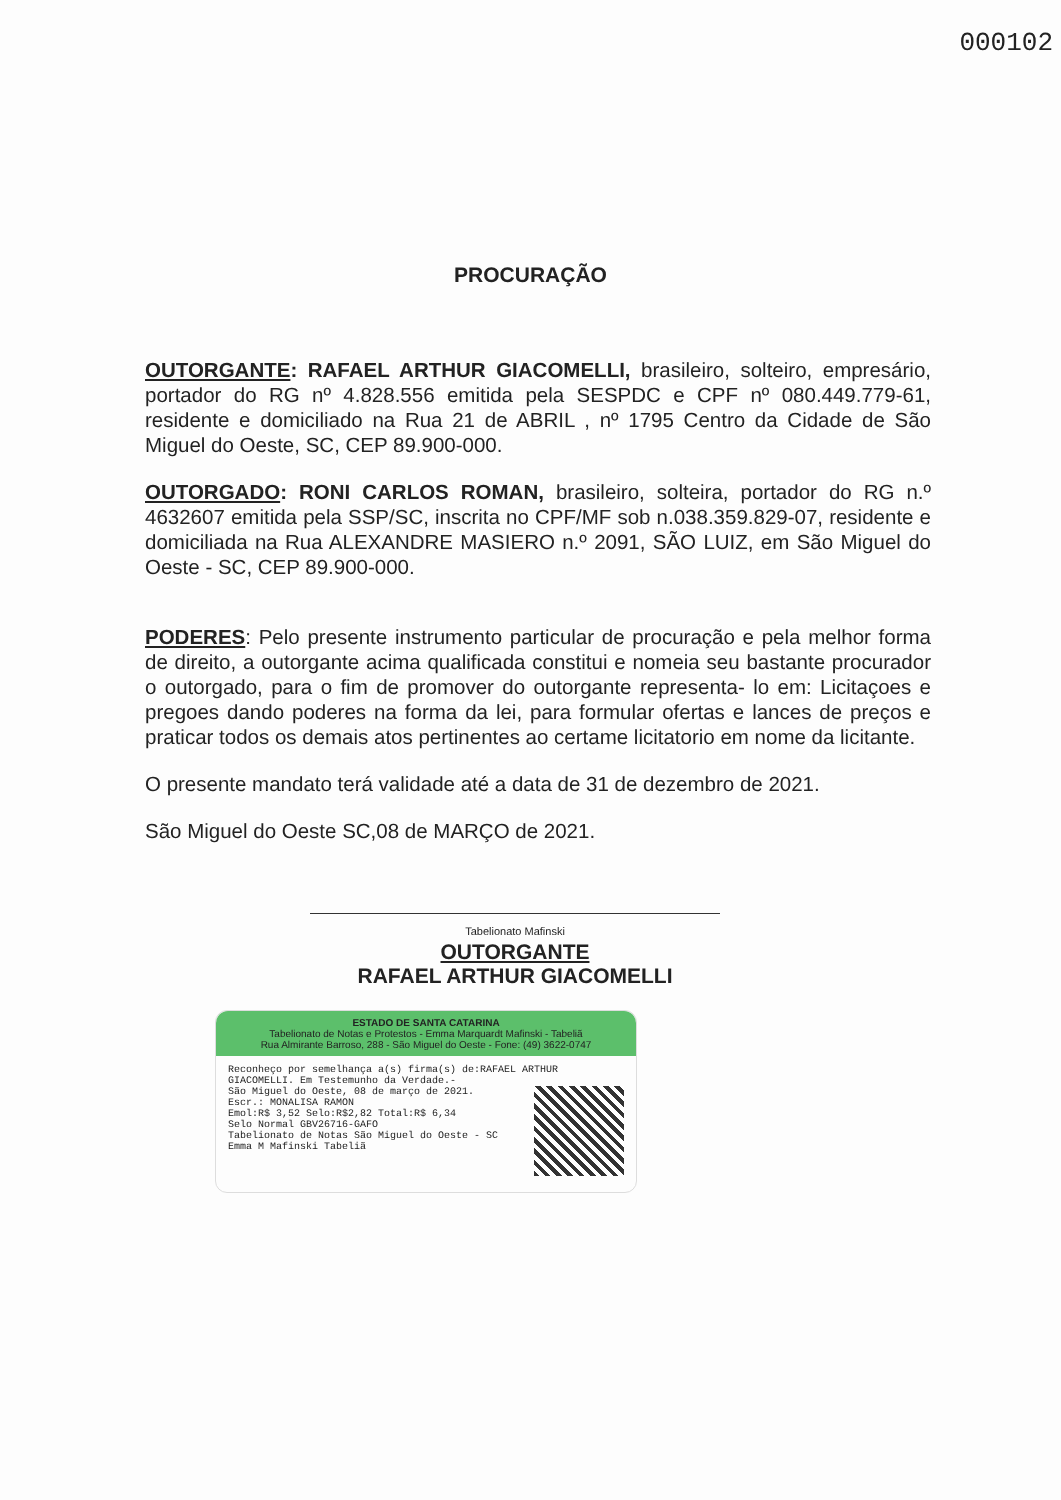000102
PROCURAÇÃO
OUTORGANTE: RAFAEL ARTHUR GIACOMELLI, brasileiro, solteiro, empresário, portador do RG nº 4.828.556 emitida pela SESPDC e CPF nº 080.449.779-61, residente e domiciliado na Rua 21 de ABRIL , nº 1795 Centro da Cidade de São Miguel do Oeste, SC, CEP 89.900-000.
OUTORGADO: RONI CARLOS ROMAN, brasileiro, solteira, portador do RG n.º 4632607 emitida pela SSP/SC, inscrita no CPF/MF sob n.038.359.829-07, residente e domiciliada na Rua ALEXANDRE MASIERO n.º 2091, SÃO LUIZ, em São Miguel do Oeste - SC, CEP 89.900-000.
PODERES: Pelo presente instrumento particular de procuração e pela melhor forma de direito, a outorgante acima qualificada constitui e nomeia seu bastante procurador o outorgado, para o fim de promover do outorgante representa- lo em: Licitaçoes e pregoes dando poderes na forma da lei, para formular ofertas e lances de preços e praticar todos os demais atos pertinentes ao certame licitatorio em nome da licitante.
O presente mandato terá validade até a data de 31 de dezembro de 2021.
São Miguel do Oeste SC,08 de MARÇO de 2021.
Tabelionato Mafinski
OUTORGANTE
RAFAEL ARTHUR GIACOMELLI
ESTADO DE SANTA CATARINA
Tabelionato de Notas e Protestos - Emma Marquardt Mafinski - Tabeliã
Rua Almirante Barroso, 288 - São Miguel do Oeste - Fone: (49) 3622-0747
Reconheço por semelhança a(s) firma(s) de:RAFAEL ARTHUR GIACOMELLI. Em Testemunho da Verdade.-
São Miguel do Oeste, 08 de março de 2021.
Escr.: MONALISA RAMON
Emol:R$ 3,52 Selo:R$2,82 Total:R$ 6,34
Selo Normal GBV26716-GAFO
Tabelionato de Notas São Miguel do Oeste - SC Emma M Mafinski Tabeliã